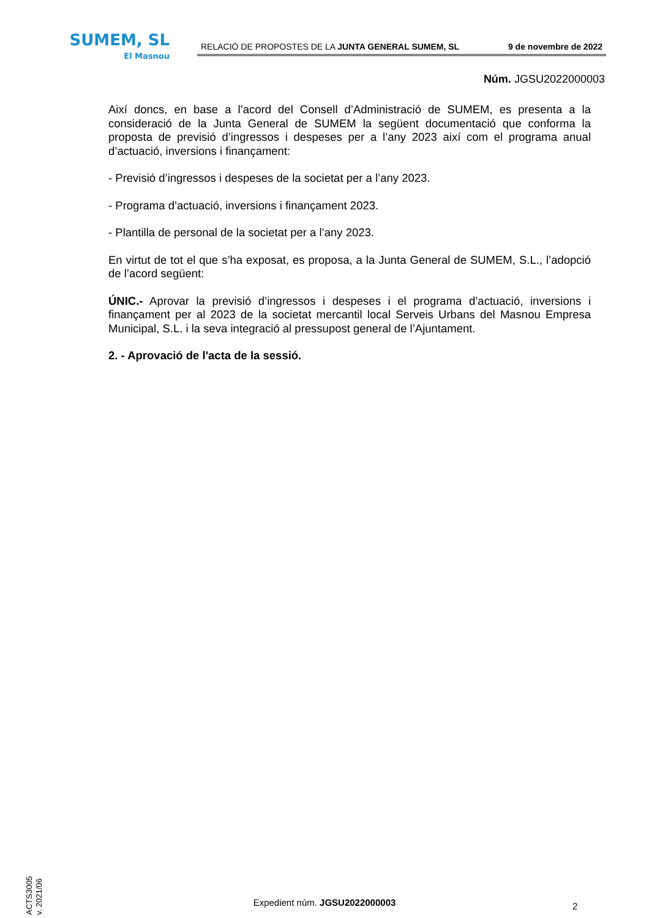SUMEM, SL
El Masnou
RELACIÓ DE PROPOSTES DE LA JUNTA GENERAL SUMEM, SL 9 de novembre de 2022
Núm. JGSU2022000003
Així doncs, en base a l’acord del Consell d’Administració de SUMEM, es presenta a la consideració de la Junta General de SUMEM la següent documentació que conforma la proposta de previsió d’ingressos i despeses per a l’any 2023 així com el programa anual d’actuació, inversions i finançament:
- Previsió d’ingressos i despeses de la societat per a l’any 2023.
- Programa d’actuació, inversions i finançament 2023.
- Plantilla de personal de la societat per a l’any 2023.
En virtut de tot el que s’ha exposat, es proposa, a la Junta General de SUMEM, S.L., l’adopció de l’acord següent:
ÚNIC.- Aprovar la previsió d’ingressos i despeses i el programa d’actuació, inversions i finançament per al 2023 de la societat mercantil local Serveis Urbans del Masnou Empresa Municipal, S.L. i la seva integració al pressupost general de l’Ajuntament.
2. - Aprovació de l'acta de la sessió.
ACTS3005
v. 2021/06
Expedient núm. JGSU2022000003 2